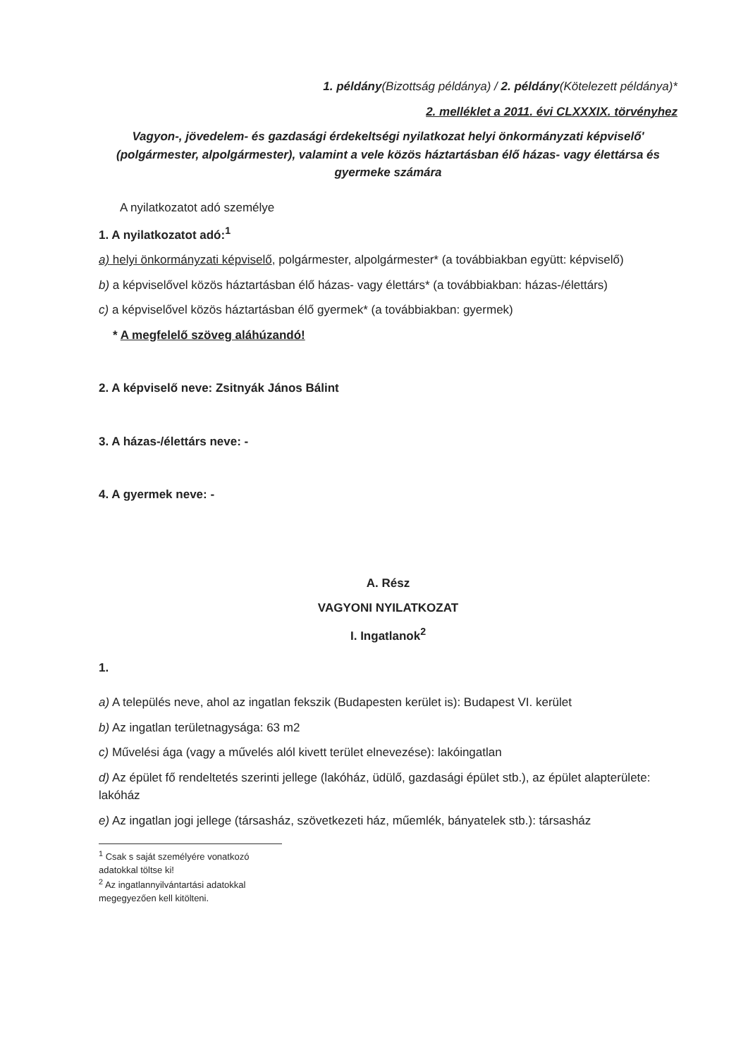1. példány(Bizottság példánya) / 2. példány(Kötelezett példánya)*
2. melléklet a 2011. évi CLXXXIX. törvényhez
Vagyon-, jövedelem- és gazdasági érdekeltségi nyilatkozat helyi önkormányzati képviselő' (polgármester, alpolgármester), valamint a vele közös háztartásban élő házas- vagy élettársa és gyermeke számára
A nyilatkozatot adó személye
1. A nyilatkozatot adó:<sup>1</sup>
a) helyi önkormányzati képviselő, polgármester, alpolgármester* (a továbbiakban együtt: képviselő)
b) a képviselővel közös háztartásban élő házas- vagy élettárs* (a továbbiakban: házas-/élettárs)
c) a képviselővel közös háztartásban élő gyermek* (a továbbiakban: gyermek)
* A megfelelő szöveg aláhúzandó!
2. A képviselő neve: Zsitnyák János Bálint
3. A házas-/élettárs neve: -
4. A gyermek neve: -
A. Rész
VAGYONI NYILATKOZAT
I. Ingatlanok<sup>2</sup>
1.
a) A település neve, ahol az ingatlan fekszik (Budapesten kerület is): Budapest VI. kerület
b) Az ingatlan területnagysága: 63 m2
c) Művelési ága (vagy a művelés alól kivett terület elnevezése): lakóingatlan
d) Az épület fő rendeltetés szerinti jellege (lakóház, üdülő, gazdasági épület stb.), az épület alapterülete: lakóház
e) Az ingatlan jogi jellege (társasház, szövetkezeti ház, műemlék, bányatelek stb.): társasház
<sup>1</sup> Csak s saját személyére vonatkozó adatokkal töltse ki!
<sup>2</sup> Az ingatlannyilvántartási adatokkal megegyezően kell kitölteni.